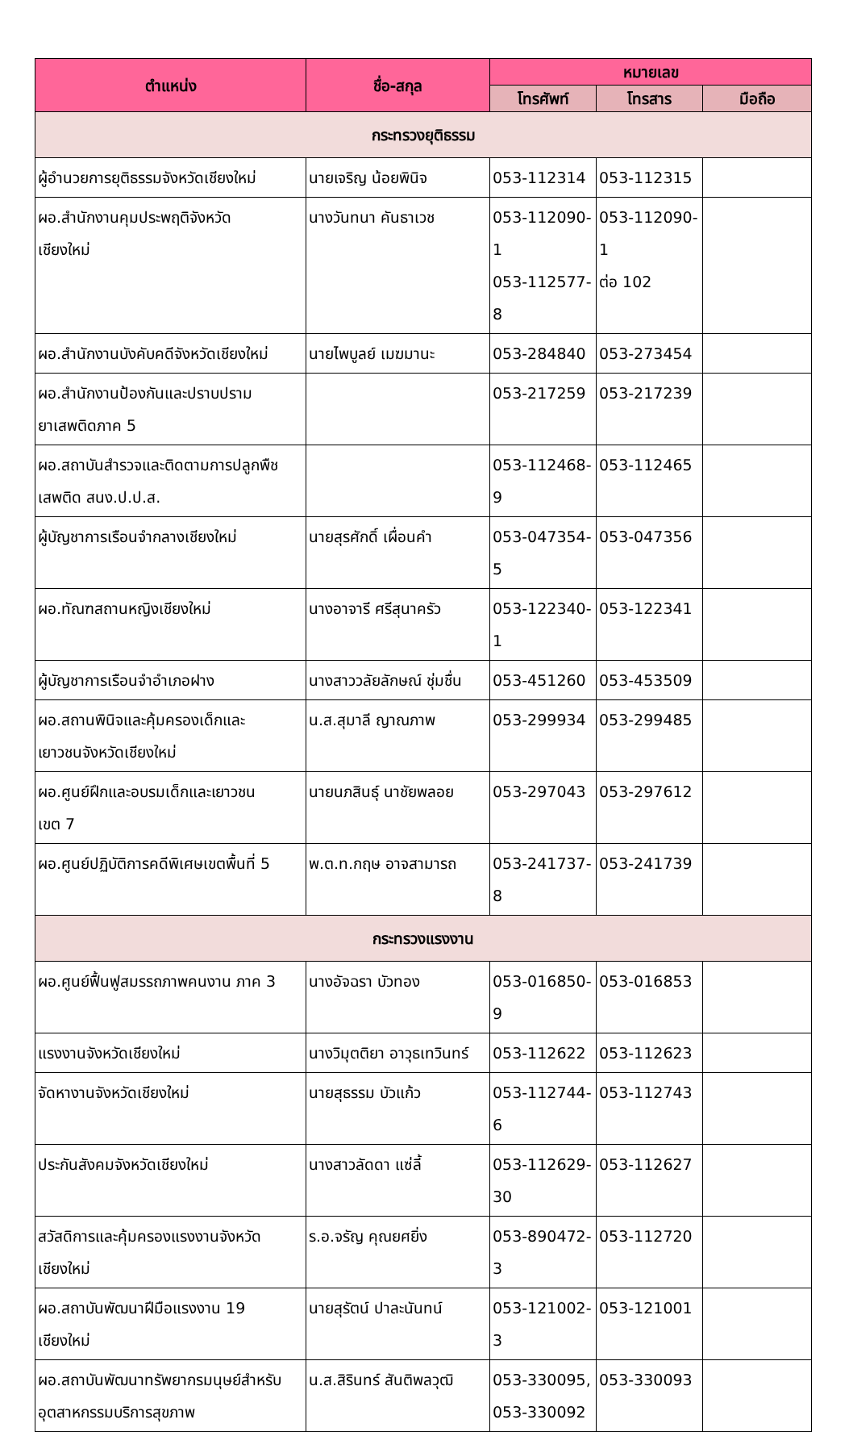| ตำแหน่ง | ชื่อ-สกุล | หมายเลข | | |
| --- | --- | --- | --- | --- |
| | | โทรศัพท์ | โทรสาร | มือถือ |
| กระทรวงยุติธรรม | | | | |
| ผู้อำนวยการยุติธรรมจังหวัดเชียงใหม่ | นายเจริญ น้อยพินิจ | 053-112314 | 053-112315 | |
| ผอ.สำนักงานคุมประพฤติจังหวัด เชียงใหม่ | นางวันทนา คันธาเวช | 053-112090-1 053-112577-8 | 053-112090-1 ต่อ 102 | |
| ผอ.สำนักงานบังคับคดีจังหวัดเชียงใหม่ | นายไพบูลย์ เมฆมานะ | 053-284840 | 053-273454 | |
| ผอ.สำนักงานป้องกันและปราบปราม ยาเสพติดภาค 5 | | 053-217259 | 053-217239 | |
| ผอ.สถาบันสำรวจและติดตามการปลูกพืช เสพติด สนง.ป.ป.ส. | | 053-112468-9 | 053-112465 | |
| ผู้บัญชาการเรือนจำกลางเชียงใหม่ | นายสุรศักดิ์ เผื่อนคำ | 053-047354-5 | 053-047356 | |
| ผอ.ทัณฑสถานหญิงเชียงใหม่ | นางอาจารี ศรีสุนาครัว | 053-122340-1 | 053-122341 | |
| ผู้บัญชาการเรือนจำอำเภอฝาง | นางสาววลัยลักษณ์ ชุ่มชื่น | 053-451260 | 053-453509 | |
| ผอ.สถานพินิจและคุ้มครองเด็กและ เยาวชนจังหวัดเชียงใหม่ | น.ส.สุมาลี ญาณภาพ | 053-299934 | 053-299485 | |
| ผอ.ศูนย์ฝึกและอบรมเด็กและเยาวชน เขต 7 | นายนภสินธุ์ นาชัยพลอย | 053-297043 | 053-297612 | |
| ผอ.ศูนย์ปฏิบัติการคดีพิเศษเขตพื้นที่ 5 | พ.ต.ท.กฤษ อาจสามารถ | 053-241737-8 | 053-241739 | |
| กระทรวงแรงงาน | | | | |
| ผอ.ศูนย์ฟื้นฟูสมรรถภาพคนงาน ภาค 3 | นางอัจฉรา บัวทอง | 053-016850-9 | 053-016853 | |
| แรงงานจังหวัดเชียงใหม่ | นางวิมุตติยา อาวุธเทวินทร์ | 053-112622 | 053-112623 | |
| จัดหางานจังหวัดเชียงใหม่ | นายสุธรรม บัวแก้ว | 053-112744-6 | 053-112743 | |
| ประกันสังคมจังหวัดเชียงใหม่ | นางสาวลัดดา แซ่ลี้ | 053-112629- 30 | 053-112627 | |
| สวัสดิการและคุ้มครองแรงงานจังหวัด เชียงใหม่ | ร.อ.จรัญ คุณยศยิ่ง | 053-890472-3 | 053-112720 | |
| ผอ.สถาบันพัฒนาฝีมือแรงงาน 19 เชียงใหม่ | นายสุรัตน์ ปาละนันทน์ | 053-121002-3 | 053-121001 | |
| ผอ.สถาบันพัฒนาทรัพยากรมนุษย์สำหรับ อุตสาหกรรมบริการสุขภาพ | น.ส.สิรินทร์ สันติพลวุฒิ | 053-330095, 053-330092 | 053-330093 | |